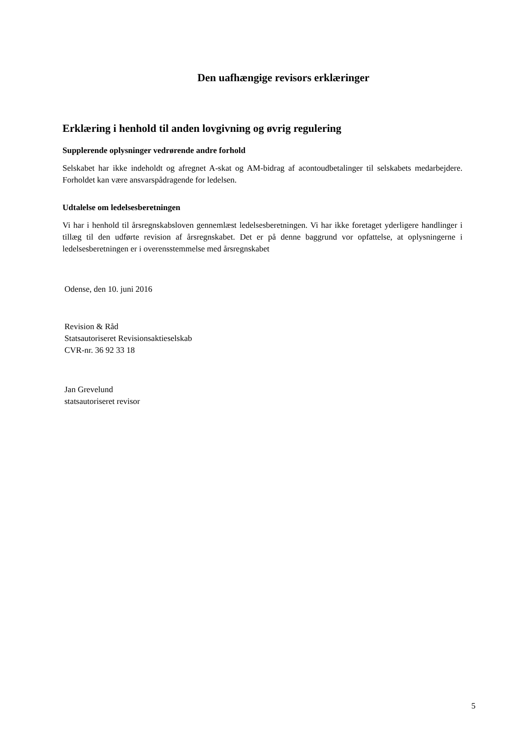Den uafhængige revisors erklæringer
Erklæring i henhold til anden lovgivning og øvrig regulering
Supplerende oplysninger vedrørende andre forhold
Selskabet har ikke indeholdt og afregnet A-skat og AM-bidrag af acontoudbetalinger til selskabets medarbejdere. Forholdet kan være ansvarspådragende for ledelsen.
Udtalelse om ledelsesberetningen
Vi har i henhold til årsregnskabsloven gennemlæst ledelsesberetningen. Vi har ikke foretaget yderligere handlinger i tillæg til den udførte revision af årsregnskabet. Det er på denne baggrund vor opfattelse, at oplysningerne i ledelsesberetningen er i overensstemmelse med årsregnskabet
Odense, den 10. juni 2016
Revision & Råd
Statsautoriseret Revisionsaktieselskab
CVR-nr. 36 92 33 18
Jan Grevelund
statsautoriseret revisor
5